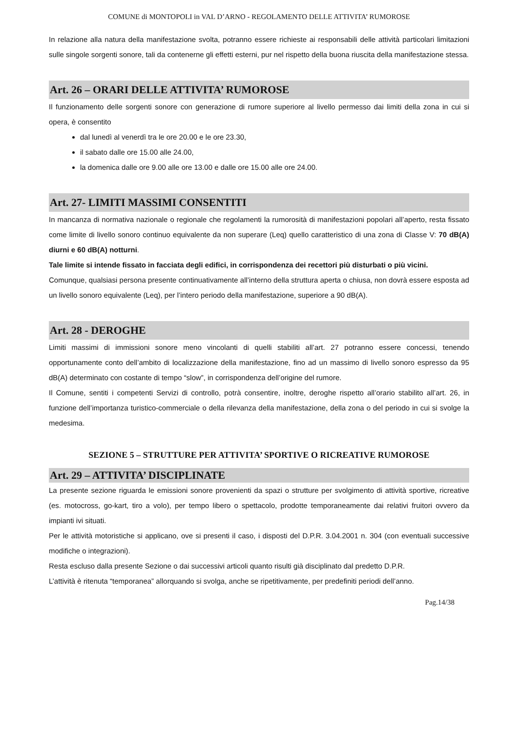COMUNE di MONTOPOLI in VAL D’ARNO - REGOLAMENTO DELLE ATTIVITA’ RUMOROSE
In relazione alla natura della manifestazione svolta, potranno essere richieste ai responsabili delle attività particolari limitazioni sulle singole sorgenti sonore, tali da contenerne gli effetti esterni, pur nel rispetto della buona riuscita della manifestazione stessa.
Art. 26 – ORARI DELLE ATTIVITA’ RUMOROSE
Il funzionamento delle sorgenti sonore con generazione di rumore superiore al livello permesso dai limiti della zona in cui si opera, è consentito
dal lunedì al venerdì tra le ore 20.00 e le ore 23.30,
il sabato dalle ore 15.00 alle 24.00,
la domenica dalle ore 9.00 alle ore 13.00 e dalle ore 15.00 alle ore 24.00.
Art. 27- LIMITI MASSIMI CONSENTITI
In mancanza di normativa nazionale o regionale che regolamenti la rumorosità di manifestazioni popolari all’aperto, resta fissato come limite di livello sonoro continuo equivalente da non superare (Leq) quello caratteristico di una zona di Classe V: 70 dB(A) diurni e 60 dB(A) notturni.
Tale limite si intende fissato in facciata degli edifici, in corrispondenza dei recettori più disturbati o più vicini.
Comunque, qualsiasi persona presente continuativamente all’interno della struttura aperta o chiusa, non dovrà essere esposta ad un livello sonoro equivalente (Leq), per l’intero periodo della manifestazione, superiore a 90 dB(A).
Art. 28 - DEROGHE
Limiti massimi di immissioni sonore meno vincolanti di quelli stabiliti all’art. 27 potranno essere concessi, tenendo opportunamente conto dell’ambito di localizzazione della manifestazione, fino ad un massimo di livello sonoro espresso da 95 dB(A) determinato con costante di tempo “slow”, in corrispondenza dell’origine del rumore.
Il Comune, sentiti i competenti Servizi di controllo, potrà consentire, inoltre, deroghe rispetto all’orario stabilito all’art. 26, in funzione dell’importanza turistico-commerciale o della rilevanza della manifestazione, della zona o del periodo in cui si svolge la medesima.
SEZIONE 5 – STRUTTURE PER ATTIVITA’ SPORTIVE O RICREATIVE RUMOROSE
Art. 29 – ATTIVITA’ DISCIPLINATE
La presente sezione riguarda le emissioni sonore provenienti da spazi o strutture per svolgimento di attività sportive, ricreative (es. motocross, go-kart, tiro a volo), per tempo libero o spettacolo, prodotte temporaneamente dai relativi fruitori ovvero da impianti ivi situati.
Per le attività motoristiche si applicano, ove si presenti il caso, i disposti del D.P.R. 3.04.2001 n. 304 (con eventuali successive modifiche o integrazioni).
Resta escluso dalla presente Sezione o dai successivi articoli quanto risulti già disciplinato dal predetto D.P.R.
L’attività è ritenuta “temporanea” allorquando si svolga, anche se ripetitivamente, per predefiniti periodi dell’anno.
Pag.14/38